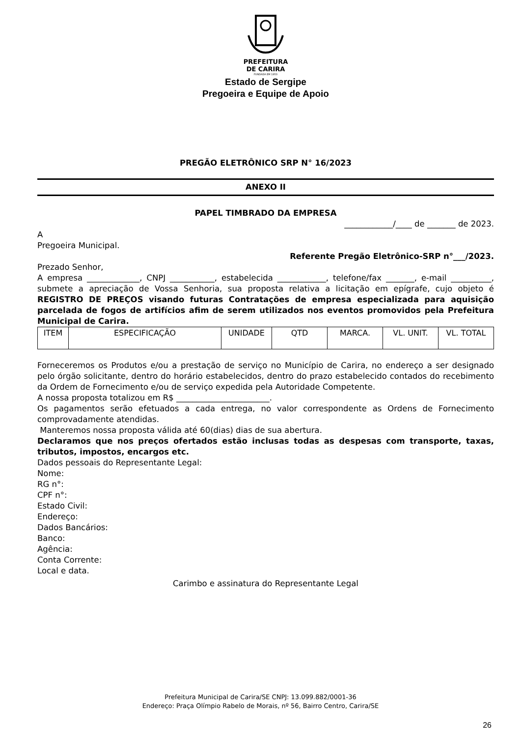PREFEITURA
DE CARIRA
FUNDADA EM 1953
Estado de Sergipe
Pregoeira e Equipe de Apoio
PREGÃO ELETRÔNICO SRP N° 16/2023
ANEXO II
PAPEL TIMBRADO DA EMPRESA
____________/____ de _______ de 2023.
A
Pregoeira Municipal.
Referente Pregão Eletrônico-SRP n°___/2023.
Prezado Senhor,
A empresa _____________, CNPJ ___________, estabelecida ____________, telefone/fax _______, e-mail __________, submete a apreciação de Vossa Senhoria, sua proposta relativa a licitação em epígrafe, cujo objeto é REGISTRO DE PREÇOS visando futuras Contratações de empresa especializada para aquisição parcelada de fogos de artifícios afim de serem utilizados nos eventos promovidos pela Prefeitura Municipal de Carira.
| ITEM | ESPECIFICAÇÃO | UNIDADE | QTD | MARCA. | VL. UNIT. | VL. TOTAL |
Forneceremos os Produtos e/ou a prestação de serviço no Município de Carira, no endereço a ser designado pelo órgão solicitante, dentro do horário estabelecidos, dentro do prazo estabelecido contados do recebimento da Ordem de Fornecimento e/ou de serviço expedida pela Autoridade Competente.
A nossa proposta totalizou em R$ _______________________.
Os pagamentos serão efetuados a cada entrega, no valor correspondente as Ordens de Fornecimento comprovadamente atendidas.
Manteremos nossa proposta válida até 60(dias) dias de sua abertura.
Declaramos que nos preços ofertados estão inclusas todas as despesas com transporte, taxas, tributos, impostos, encargos etc.
Dados pessoais do Representante Legal:
Nome:
RG n°:
CPF n°:
Estado Civil:
Endereço:
Dados Bancários:
Banco:
Agência:
Conta Corrente:
Local e data.
Carimbo e assinatura do Representante Legal
Prefeitura Municipal de Carira/SE CNPJ: 13.099.882/0001-36
Endereço: Praça Olímpio Rabelo de Morais, nº 56, Bairro Centro, Carira/SE
26